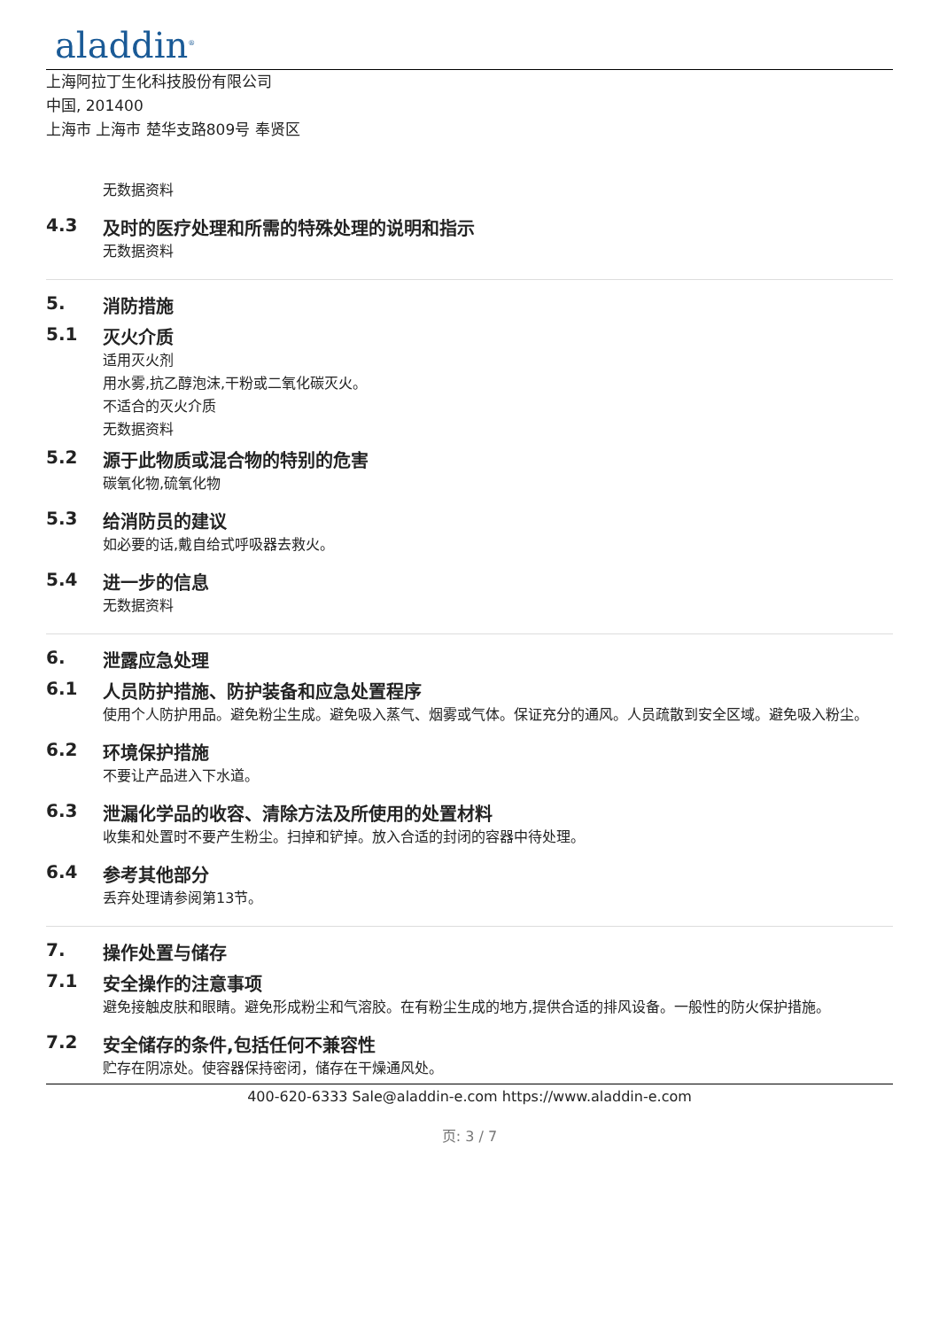aladdin<sup>®</sup>
上海阿拉丁生化科技股份有限公司
中国, 201400
上海市 上海市 楚华支路809号 奉贤区
无数据资料
4.3 及时的医疗处理和所需的特殊处理的说明和指示
无数据资料
5. 消防措施
5.1 灭火介质
适用灭火剂
用水雾,抗乙醇泡沫,干粉或二氧化碳灭火。
不适合的灭火介质
无数据资料
5.2 源于此物质或混合物的特别的危害
碳氧化物,硫氧化物
5.3 给消防员的建议
如必要的话,戴自给式呼吸器去救火。
5.4 进一步的信息
无数据资料
6. 泄露应急处理
6.1 人员防护措施、防护装备和应急处置程序
使用个人防护用品。避免粉尘生成。避免吸入蒸气、烟雾或气体。保证充分的通风。人员疏散到安全区域。避免吸入粉尘。
6.2 环境保护措施
不要让产品进入下水道。
6.3 泄漏化学品的收容、清除方法及所使用的处置材料
收集和处置时不要产生粉尘。扫掉和铲掉。放入合适的封闭的容器中待处理。
6.4 参考其他部分
丢弃处理请参阅第13节。
7. 操作处置与储存
7.1 安全操作的注意事项
避免接触皮肤和眼睛。避免形成粉尘和气溶胶。在有粉尘生成的地方,提供合适的排风设备。一般性的防火保护措施。
7.2 安全储存的条件,包括任何不兼容性
贮存在阴凉处。使容器保持密闭，储存在干燥通风处。
400-620-6333 Sale@aladdin-e.com https://www.aladdin-e.com
页: 3 / 7